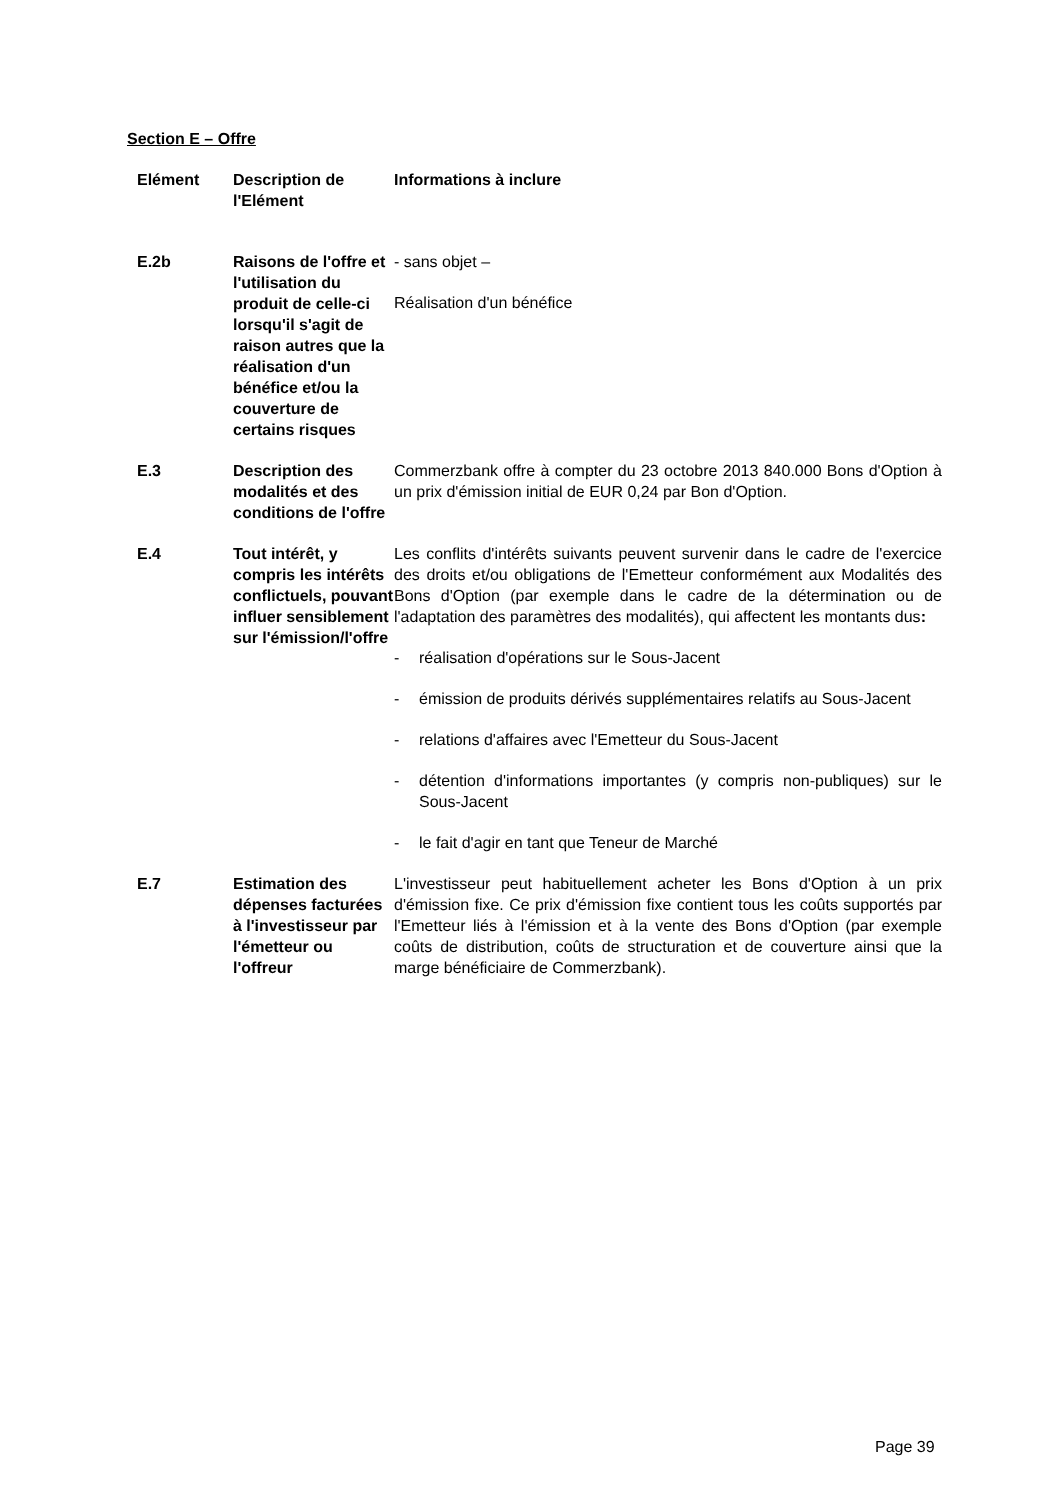Section E – Offre
| Elément | Description de l'Elément | Informations à inclure |
| --- | --- | --- |
| E.2b | Raisons de l'offre et l'utilisation du produit de celle-ci lorsqu'il s'agit de raison autres que la réalisation d'un bénéfice et/ou la couverture de certains risques | - sans objet – Réalisation d'un bénéfice |
| E.3 | Description des modalités et des conditions de l'offre | Commerzbank offre à compter du 23 octobre 2013 840.000 Bons d'Option à un prix d'émission initial de EUR 0,24 par Bon d'Option. |
| E.4 | Tout intérêt, y compris les intérêts conflictuels, pouvant influer sensiblement sur l'émission/l'offre | Les conflits d'intérêts suivants peuvent survenir dans le cadre de l'exercice des droits et/ou obligations de l'Emetteur conformément aux Modalités des Bons d'Option (par exemple dans le cadre de la détermination ou de l'adaptation des paramètres des modalités), qui affectent les montants dus : - réalisation d'opérations sur le Sous-Jacent - émission de produits dérivés supplémentaires relatifs au Sous-Jacent - relations d'affaires avec l'Emetteur du Sous-Jacent - détention d'informations importantes (y compris non-publiques) sur le Sous-Jacent - le fait d'agir en tant que Teneur de Marché |
| E.7 | Estimation des dépenses facturées à l'investisseur par l'émetteur ou l'offreur | L'investisseur peut habituellement acheter les Bons d'Option à un prix d'émission fixe. Ce prix d'émission fixe contient tous les coûts supportés par l'Emetteur liés à l'émission et à la vente des Bons d'Option (par exemple coûts de distribution, coûts de structuration et de couverture ainsi que la marge bénéficiaire de Commerzbank). |
Page 39